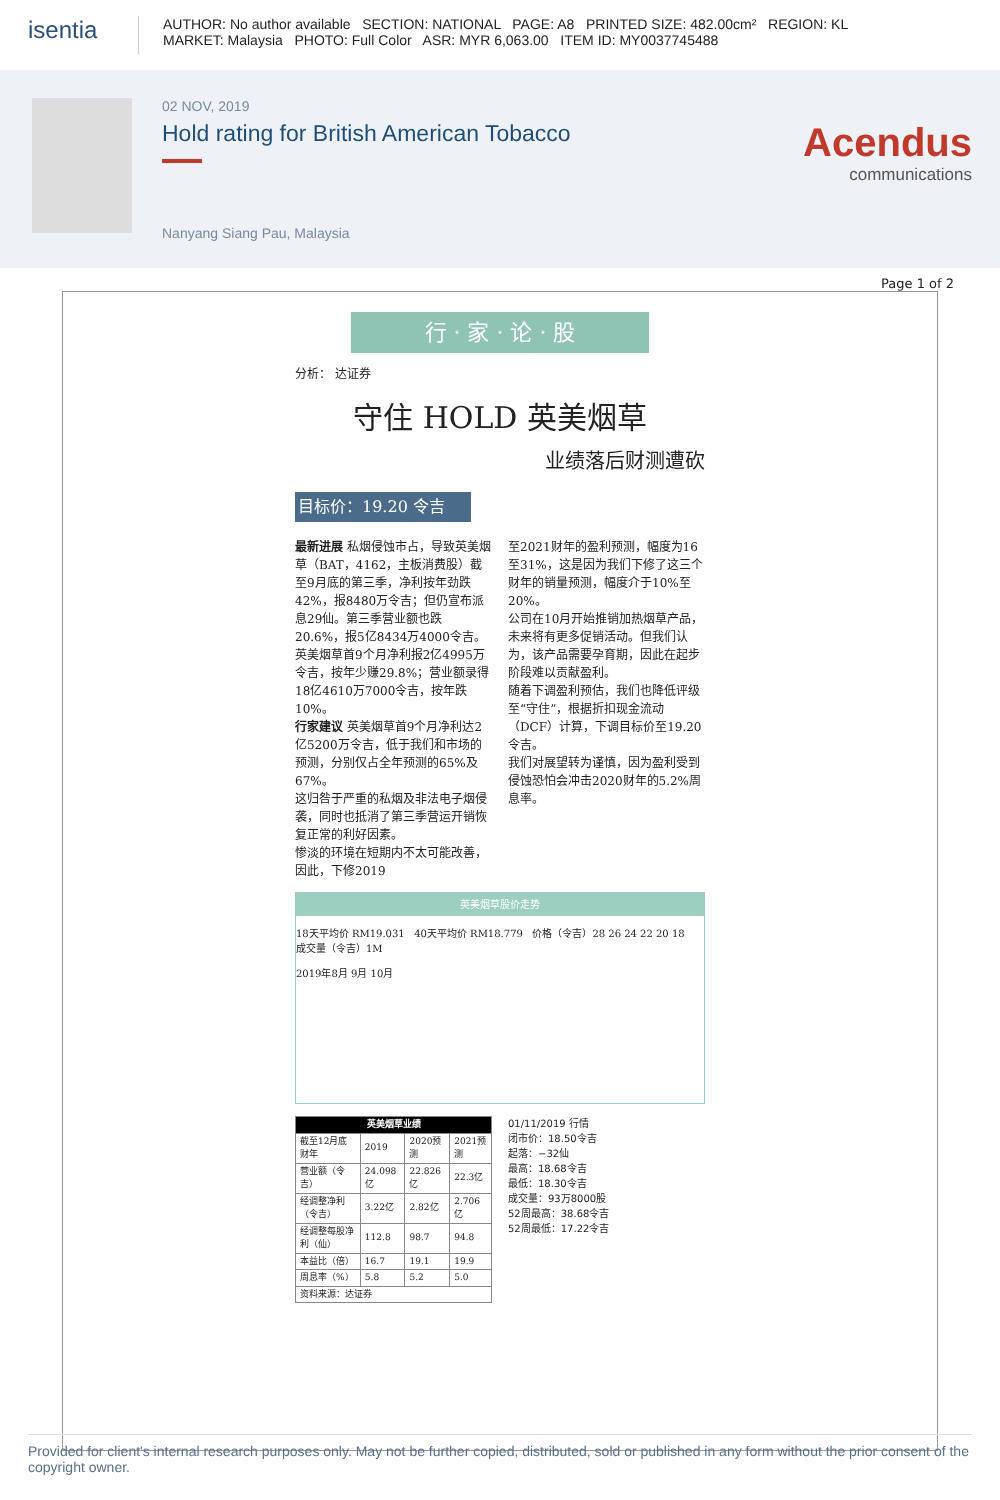isentia
AUTHOR: No author available SECTION: NATIONAL PAGE: A8 PRINTED SIZE: 482.00cm² REGION: KL
MARKET: Malaysia PHOTO: Full Color ASR: MYR 6,063.00 ITEM ID: MY0037745488
02 NOV, 2019
Hold rating for British American Tobacco
Nanyang Siang Pau, Malaysia
Acendus
communications
Page 1 of 2
行 · 家 · 论 · 股
分析： 达证券
守住 HOLD 英美烟草
业绩落后财测遭砍
目标价：19.20 令吉
最新进展 私烟侵蚀市占，导致英美烟草（BAT，4162，主板消费股）截至9月底的第三季，净利按年劲跌42%，报8480万令吉；但仍宣布派息29仙。第三季营业额也跌20.6%，报5亿8434万4000令吉。
英美烟草首9个月净利报2亿4995万令吉，按年少赚29.8%；营业额录得18亿4610万7000令吉，按年跌10%。
行家建议 英美烟草首9个月净利达2亿5200万令吉，低于我们和市场的预测，分别仅占全年预测的65%及67%。
这归咎于严重的私烟及非法电子烟侵袭，同时也抵消了第三季营运开销恢复正常的利好因素。
惨淡的环境在短期内不太可能改善，因此，下修2019
至2021财年的盈利预测，幅度为16至31%，这是因为我们下修了这三个财年的销量预测，幅度介于10%至20%。
公司在10月开始推销加热烟草产品，未来将有更多促销活动。但我们认为，该产品需要孕育期，因此在起步阶段难以贡献盈利。
随着下调盈利预估，我们也降低评级至“守住”，根据折扣现金流动（DCF）计算，下调目标价至19.20令吉。
我们对展望转为谨慎，因为盈利受到侵蚀恐怕会冲击2020财年的5.2%周息率。
英美烟草股价走势
18天平均价 RM19.031 40天平均价 RM18.779 价格（令吉）28 26 24 22 20 18 成交量（令吉）1M
2019年8月 9月 10月
| 英美烟草业绩 | | | |
| --- | --- | --- | --- |
| 截至12月底财年 | 2019 | 2020预测 | 2021预测 |
| 营业额（令吉） | 24.098亿 | 22.826亿 | 22.3亿 |
| 经调整净利（令吉） | 3.22亿 | 2.82亿 | 2.706亿 |
| 经调整每股净利（仙） | 112.8 | 98.7 | 94.8 |
| 本益比（倍） | 16.7 | 19.1 | 19.9 |
| 周息率（%） | 5.8 | 5.2 | 5.0 |
| 资料来源：达证券 | | | |
01/11/2019 行情
闭市价：18.50令吉
起落：−32仙
最高：18.68令吉
最低：18.30令吉
成交量：93万8000股
52周最高：38.68令吉
52周最低：17.22令吉
Provided for client's internal research purposes only. May not be further copied, distributed, sold or published in any form without the prior consent of the copyright owner.